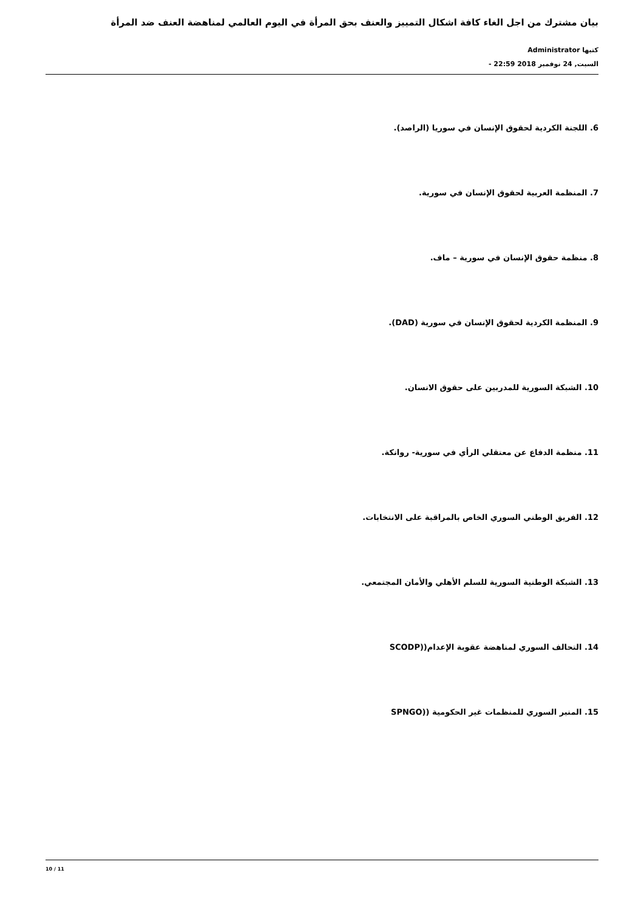بيان مشترك من اجل الغاء كافة اشكال التمييز والعنف بحق المرأة في اليوم العالمي لمناهضة العنف ضد المرأة
كتبها Administrator
السبت, 24 نوفمبر 2018 22:59 -
6. اللجنة الكردية لحقوق الإنسان في سوريا (الراصد).
7. المنظمة العربية لحقوق الإنسان في سورية.
8. منظمة حقوق الإنسان في سورية – ماف.
9. المنظمة الكردية لحقوق الإنسان في سورية (DAD).
10. الشبكة السورية للمدربين على حقوق الانسان.
11. منظمة الدفاع عن معتقلي الرأي في سورية- روانكة.
12. الفريق الوطني السوري الخاص بالمراقبة على الانتخابات.
13. الشبكة الوطنية السورية للسلم الأهلي والأمان المجتمعي.
14. التحالف السوري لمناهضة عقوبة الإعدام((SCODP
15. المنبر السوري للمنظمات غير الحكومية ((SPNGO
10 / 11